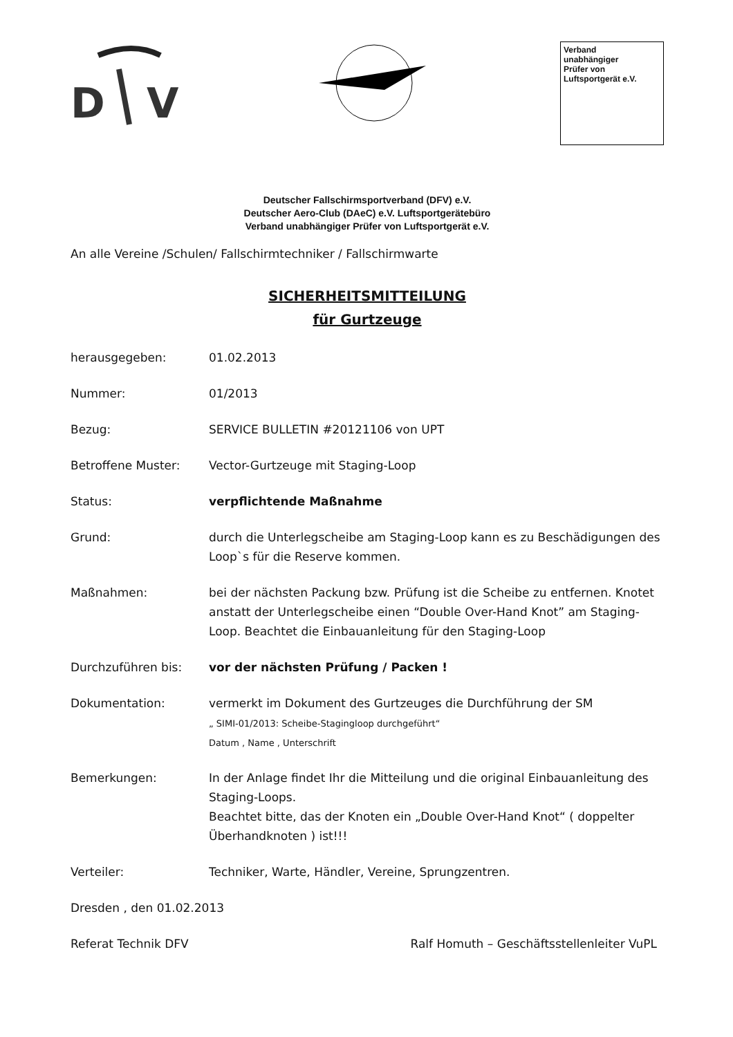D
V
Verband
unabhängiger
Prüfer von
Luftsportgerät e.V.
Deutscher Fallschirmsportverband (DFV) e.V.
Deutscher Aero-Club (DAeC) e.V. Luftsportgerätebüro
Verband unabhängiger Prüfer von Luftsportgerät e.V.
An alle Vereine /Schulen/ Fallschirmtechniker / Fallschirmwarte
SICHERHEITSMITTEILUNG
für Gurtzeuge
herausgegeben: 01.02.2013
Nummer: 01/2013
Bezug: SERVICE BULLETIN #20121106 von UPT
Betroffene Muster: Vector-Gurtzeuge mit Staging-Loop
Status: verpflichtende Maßnahme
Grund: durch die Unterlegscheibe am Staging-Loop kann es zu Beschädigungen des Loop`s für die Reserve kommen.
Maßnahmen: bei der nächsten Packung bzw. Prüfung ist die Scheibe zu entfernen. Knotet anstatt der Unterlegscheibe einen “Double Over-Hand Knot” am Staging-Loop. Beachtet die Einbauanleitung für den Staging-Loop
Durchzuführen bis: vor der nächsten Prüfung / Packen !
Dokumentation: vermerkt im Dokument des Gurtzeuges die Durchführung der SM
„ SIMI-01/2013: Scheibe-Stagingloop durchgeführt“
Datum , Name , Unterschrift
Bemerkungen: In der Anlage findet Ihr die Mitteilung und die original Einbauanleitung des Staging-Loops.
Beachtet bitte, das der Knoten ein „Double Over-Hand Knot“ ( doppelter Überhandknoten ) ist!!!
Verteiler: Techniker, Warte, Händler, Vereine, Sprungzentren.
Dresden , den 01.02.2013
Referat Technik DFV Ralf Homuth – Geschäftsstellenleiter VuPL